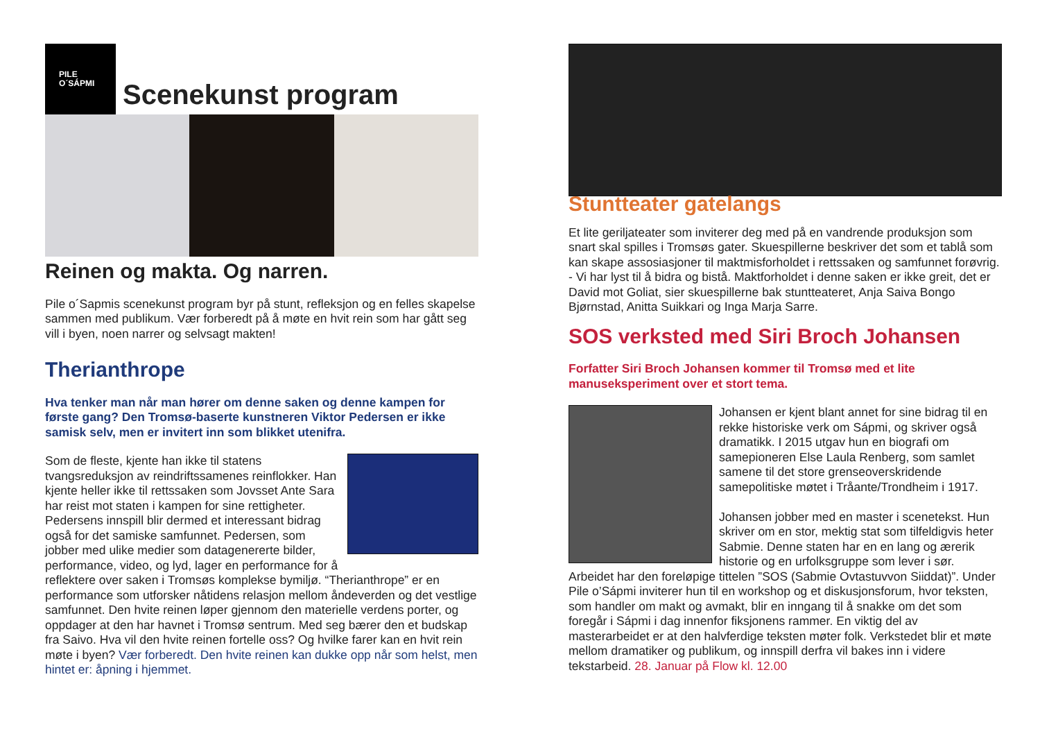PILE
O´SÁPMI
Scenekunst program
Reinen og makta. Og narren.
Pile o´Sapmis scenekunst program byr på stunt, refleksjon og en felles skapelse sammen med publikum. Vær forberedt på å møte en hvit rein som har gått seg vill i byen, noen narrer og selvsagt makten!
Therianthrope
Hva tenker man når man hører om denne saken og denne kampen for første gang? Den Tromsø-baserte kunstneren Viktor Pedersen er ikke samisk selv, men er invitert inn som blikket utenifra.
Som de fleste, kjente han ikke til statens tvangsreduksjon av reindriftssamenes reinflokker. Han kjente heller ikke til rettssaken som Jovsset Ante Sara har reist mot staten i kampen for sine rettigheter. Pedersens innspill blir dermed et interessant bidrag også for det samiske samfunnet. Pedersen, som jobber med ulike medier som datagenererte bilder, performance, video, og lyd, lager en performance for å reflektere over saken i Tromsøs komplekse bymiljø. “Therianthrope” er en performance som utforsker nåtidens relasjon mellom åndeverden og det vestlige samfunnet. Den hvite reinen løper gjennom den materielle verdens porter, og oppdager at den har havnet i Tromsø sentrum. Med seg bærer den et budskap fra Saivo. Hva vil den hvite reinen fortelle oss? Og hvilke farer kan en hvit rein møte i byen? Vær forberedt. Den hvite reinen kan dukke opp når som helst, men hintet er: åpning i hjemmet.
Stuntteater gatelangs
Et lite geriljateater som inviterer deg med på en vandrende produksjon som snart skal spilles i Tromsøs gater. Skuespillerne beskriver det som et tablå som kan skape assosiasjoner til maktmisforholdet i rettssaken og samfunnet forøvrig. - Vi har lyst til å bidra og bistå. Maktforholdet i denne saken er ikke greit, det er David mot Goliat, sier skuespillerne bak stuntteateret, Anja Saiva Bongo Bjørnstad, Anitta Suikkari og Inga Marja Sarre.
SOS verksted med Siri Broch Johansen
Forfatter Siri Broch Johansen kommer til Tromsø med et lite manuseksperiment over et stort tema.
Johansen er kjent blant annet for sine bidrag til en rekke historiske verk om Sápmi, og skriver også dramatikk. I 2015 utgav hun en biografi om samepioneren Else Laula Renberg, som samlet samene til det store grenseoverskridende samepolitiske møtet i Tråante/Trondheim i 1917.
Johansen jobber med en master i scenetekst. Hun skriver om en stor, mektig stat som tilfeldigvis heter Sabmie. Denne staten har en en lang og ærerik historie og en urfolksgruppe som lever i sør. Arbeidet har den foreløpige tittelen ”SOS (Sabmie Ovtastuvvon Siiddat)”. Under Pile o’Sápmi inviterer hun til en workshop og et diskusjonsforum, hvor teksten, som handler om makt og avmakt, blir en inngang til å snakke om det som foregår i Sápmi i dag innenfor fiksjonens rammer. En viktig del av masterarbeidet er at den halvferdige teksten møter folk. Verkstedet blir et møte mellom dramatiker og publikum, og innspill derfra vil bakes inn i videre tekstarbeid. 28. Januar på Flow kl. 12.00